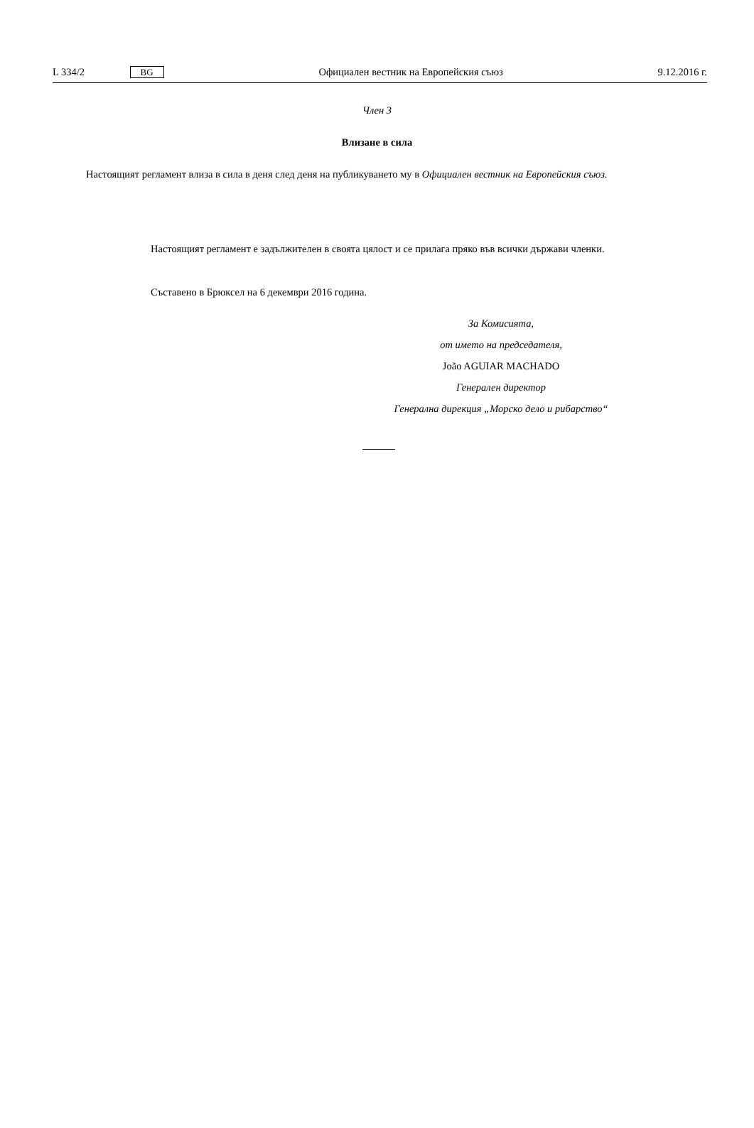L 334/2 BG Официален вестник на Европейския съюз 9.12.2016 г.
Член 3
Влизане в сила
Настоящият регламент влиза в сила в деня след деня на публикуването му в Официален вестник на Европейския съюз.
Настоящият регламент е задължителен в своята цялост и се прилага пряко във всички държави членки.
Съставено в Брюксел на 6 декември 2016 година.
За Комисията,
от името на председателя,
João AGUIAR MACHADO
Генерален директор
Генерална дирекция „Морско дело и рибарство“